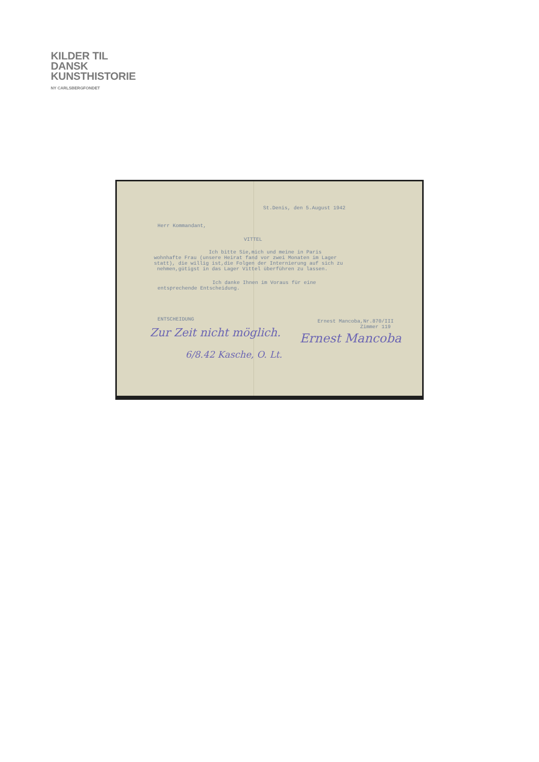KILDER TIL
DANSK
KUNSTHISTORIE
NY CARLSBERGFONDET
St.Denis, den 5.August 1942
Herr Kommandant,
VITTEL
Ich bitte Sie,mich und meine in Paris wohnhafte Frau (unsere Heirat fand vor zwei Monaten im Lager statt), die willig ist,die Folgen der Internierung auf sich zu nehmen,gütigst in das Lager Vittel überführen zu lassen.
Ich danke Ihnen im Voraus für eine entsprechende Entscheidung.
ENTSCHEIDUNG
Ernest Mancoba,Nr.870/III Zimmer 119
Zur Zeit nicht möglich.
6/8.42 Kasche, O. Lt.
Ernest Mancoba